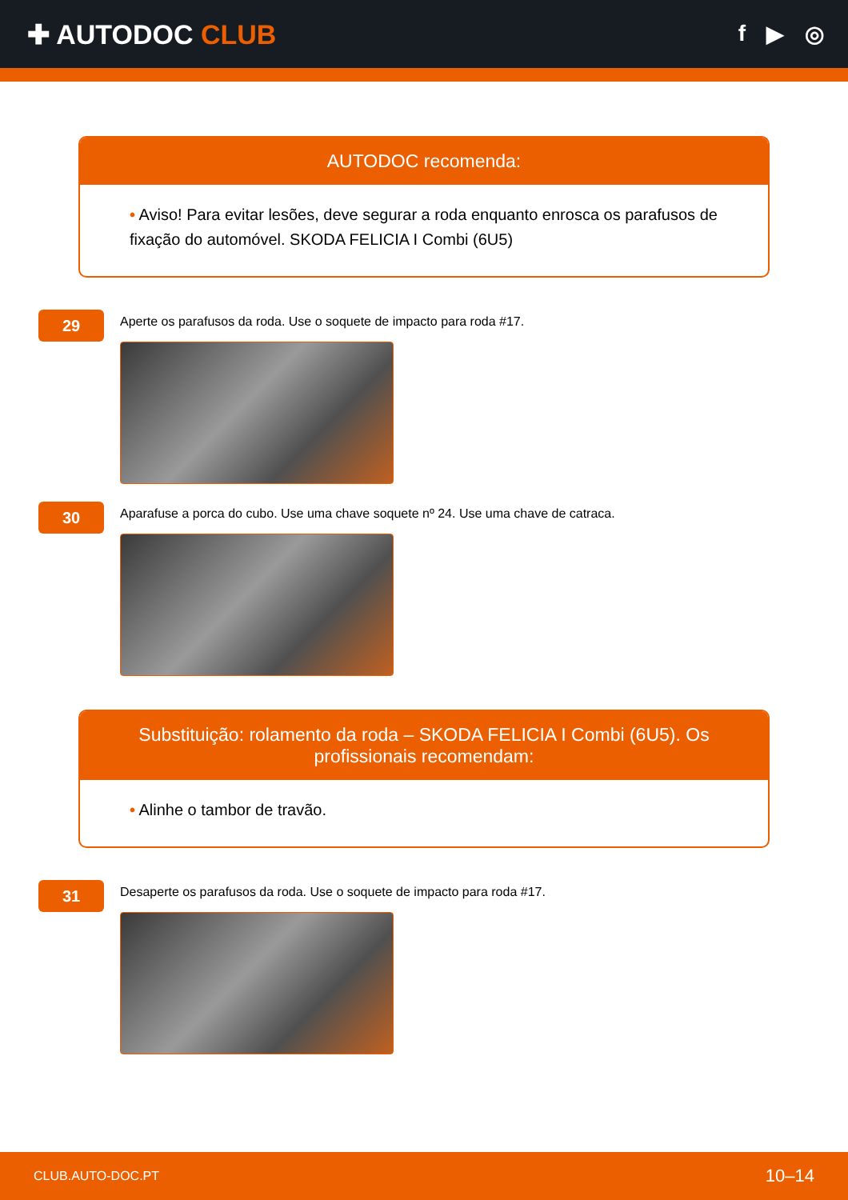✚ AUTODOC CLUB
f ▶ ◎
AUTODOC recomenda:
• Aviso! Para evitar lesões, deve segurar a roda enquanto enrosca os parafusos de fixação do automóvel. SKODA FELICIA I Combi (6U5)
29
Aperte os parafusos da roda. Use o soquete de impacto para roda #17.
30
Aparafuse a porca do cubo. Use uma chave soquete nº 24. Use uma chave de catraca.
Substituição: rolamento da roda – SKODA FELICIA I Combi (6U5). Os profissionais recomendam:
• Alinhe o tambor de travão.
31
Desaperte os parafusos da roda. Use o soquete de impacto para roda #17.
CLUB.AUTO-DOC.PT 10–14